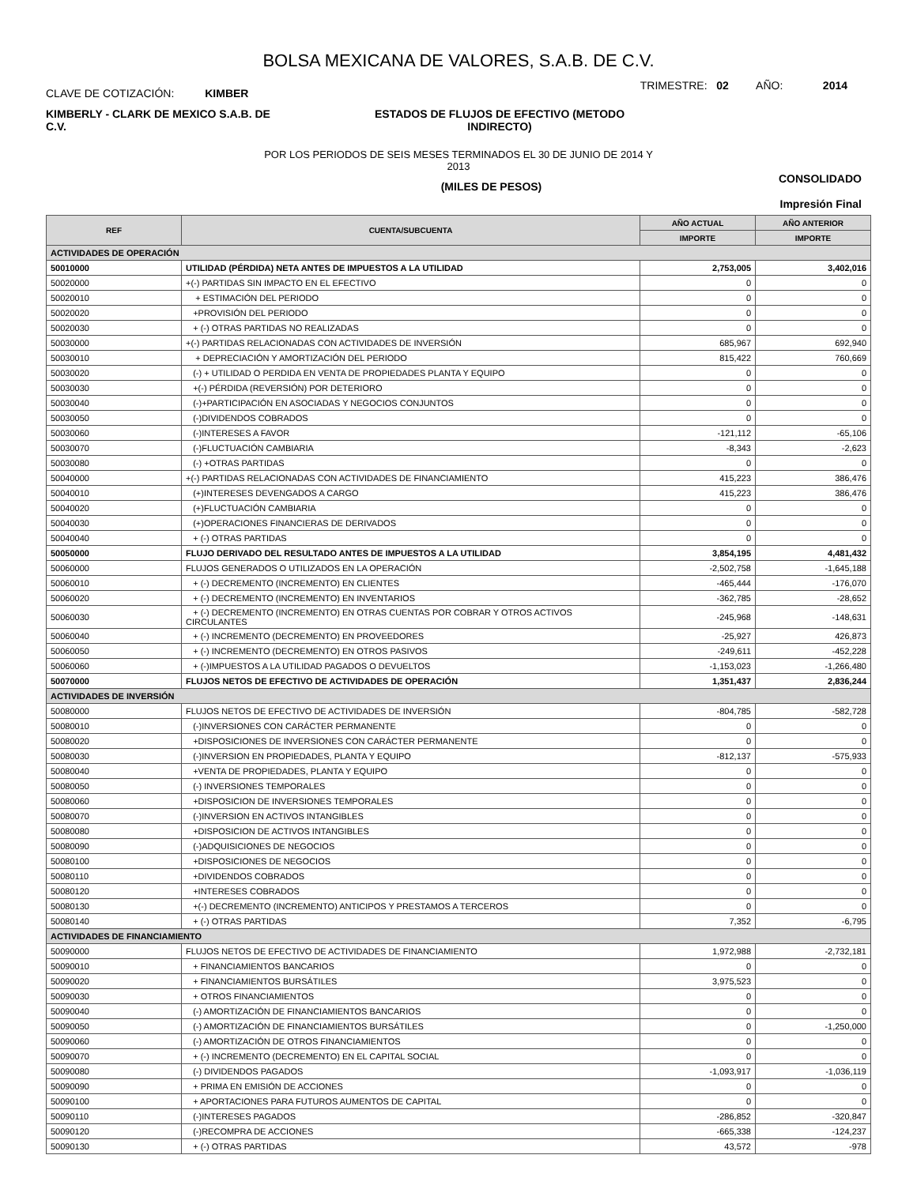BOLSA MEXICANA DE VALORES, S.A.B. DE C.V.
CLAVE DE COTIZACIÓN: KIMBER
TRIMESTRE: 02 AÑO: 2014
KIMBERLY - CLARK DE MEXICO S.A.B. DE C.V.
ESTADOS DE FLUJOS DE EFECTIVO (METODO INDIRECTO)
POR LOS PERIODOS DE SEIS MESES TERMINADOS EL 30 DE JUNIO DE 2014 Y
2013
(MILES DE PESOS)
CONSOLIDADO
Impresión Final
| REF | CUENTA/SUBCUENTA | AÑO ACTUAL | AÑO ANTERIOR |
| --- | --- | --- | --- |
| | | IMPORTE | IMPORTE |
| ACTIVIDADES DE OPERACIÓN | | | |
| 50010000 | UTILIDAD (PÉRDIDA) NETA ANTES DE IMPUESTOS A LA UTILIDAD | 2,753,005 | 3,402,016 |
| 50020000 | +(-) PARTIDAS SIN IMPACTO EN EL EFECTIVO | 0 | 0 |
| 50020010 | + ESTIMACIÓN DEL PERIODO | 0 | 0 |
| 50020020 | +PROVISIÓN DEL PERIODO | 0 | 0 |
| 50020030 | + (-) OTRAS PARTIDAS NO REALIZADAS | 0 | 0 |
| 50030000 | +(-) PARTIDAS RELACIONADAS CON ACTIVIDADES DE INVERSIÓN | 685,967 | 692,940 |
| 50030010 | + DEPRECIACIÓN Y AMORTIZACIÓN DEL PERIODO | 815,422 | 760,669 |
| 50030020 | (-) + UTILIDAD O PERDIDA EN VENTA DE PROPIEDADES PLANTA Y EQUIPO | 0 | 0 |
| 50030030 | +(-) PÉRDIDA (REVERSIÓN) POR DETERIORO | 0 | 0 |
| 50030040 | (-)+PARTICIPACIÓN EN ASOCIADAS Y NEGOCIOS CONJUNTOS | 0 | 0 |
| 50030050 | (-)DIVIDENDOS COBRADOS | 0 | 0 |
| 50030060 | (-)INTERESES A FAVOR | -121,112 | -65,106 |
| 50030070 | (-)FLUCTUACIÓN CAMBIARIA | -8,343 | -2,623 |
| 50030080 | (-) +OTRAS PARTIDAS | 0 | 0 |
| 50040000 | +(-) PARTIDAS RELACIONADAS CON ACTIVIDADES DE FINANCIAMIENTO | 415,223 | 386,476 |
| 50040010 | (+)INTERESES DEVENGADOS A CARGO | 415,223 | 386,476 |
| 50040020 | (+)FLUCTUACIÓN CAMBIARIA | 0 | 0 |
| 50040030 | (+)OPERACIONES FINANCIERAS DE DERIVADOS | 0 | 0 |
| 50040040 | + (-) OTRAS PARTIDAS | 0 | 0 |
| 50050000 | FLUJO DERIVADO DEL RESULTADO ANTES DE IMPUESTOS A LA UTILIDAD | 3,854,195 | 4,481,432 |
| 50060000 | FLUJOS GENERADOS O UTILIZADOS EN LA OPERACIÓN | -2,502,758 | -1,645,188 |
| 50060010 | + (-) DECREMENTO (INCREMENTO) EN CLIENTES | -465,444 | -176,070 |
| 50060020 | + (-) DECREMENTO (INCREMENTO) EN INVENTARIOS | -362,785 | -28,652 |
| 50060030 | + (-) DECREMENTO (INCREMENTO) EN OTRAS CUENTAS POR COBRAR Y OTROS ACTIVOS CIRCULANTES | -245,968 | -148,631 |
| 50060040 | + (-) INCREMENTO (DECREMENTO) EN PROVEEDORES | -25,927 | 426,873 |
| 50060050 | + (-) INCREMENTO (DECREMENTO) EN OTROS PASIVOS | -249,611 | -452,228 |
| 50060060 | + (-)IMPUESTOS A LA UTILIDAD PAGADOS O DEVUELTOS | -1,153,023 | -1,266,480 |
| 50070000 | FLUJOS NETOS DE EFECTIVO DE ACTIVIDADES DE OPERACIÓN | 1,351,437 | 2,836,244 |
| ACTIVIDADES DE INVERSIÓN | | | |
| 50080000 | FLUJOS NETOS DE EFECTIVO DE ACTIVIDADES DE INVERSIÓN | -804,785 | -582,728 |
| 50080010 | (-)INVERSIONES CON CARÁCTER PERMANENTE | 0 | 0 |
| 50080020 | +DISPOSICIONES DE INVERSIONES CON CARÁCTER PERMANENTE | 0 | 0 |
| 50080030 | (-)INVERSION EN PROPIEDADES, PLANTA Y EQUIPO | -812,137 | -575,933 |
| 50080040 | +VENTA DE PROPIEDADES, PLANTA Y EQUIPO | 0 | 0 |
| 50080050 | (-) INVERSIONES TEMPORALES | 0 | 0 |
| 50080060 | +DISPOSICION DE INVERSIONES TEMPORALES | 0 | 0 |
| 50080070 | (-)INVERSION EN ACTIVOS INTANGIBLES | 0 | 0 |
| 50080080 | +DISPOSICION DE ACTIVOS INTANGIBLES | 0 | 0 |
| 50080090 | (-)ADQUISICIONES DE NEGOCIOS | 0 | 0 |
| 50080100 | +DISPOSICIONES DE NEGOCIOS | 0 | 0 |
| 50080110 | +DIVIDENDOS COBRADOS | 0 | 0 |
| 50080120 | +INTERESES COBRADOS | 0 | 0 |
| 50080130 | +(-) DECREMENTO (INCREMENTO) ANTICIPOS Y PRESTAMOS A TERCEROS | 0 | 0 |
| 50080140 | + (-) OTRAS PARTIDAS | 7,352 | -6,795 |
| ACTIVIDADES DE FINANCIAMIENTO | | | |
| 50090000 | FLUJOS NETOS DE EFECTIVO DE ACTIVIDADES DE FINANCIAMIENTO | 1,972,988 | -2,732,181 |
| 50090010 | + FINANCIAMIENTOS BANCARIOS | 0 | 0 |
| 50090020 | + FINANCIAMIENTOS BURSÁTILES | 3,975,523 | 0 |
| 50090030 | + OTROS FINANCIAMIENTOS | 0 | 0 |
| 50090040 | (-) AMORTIZACIÓN DE FINANCIAMIENTOS BANCARIOS | 0 | 0 |
| 50090050 | (-) AMORTIZACIÓN DE FINANCIAMIENTOS BURSÁTILES | 0 | -1,250,000 |
| 50090060 | (-) AMORTIZACIÓN DE OTROS FINANCIAMIENTOS | 0 | 0 |
| 50090070 | + (-) INCREMENTO (DECREMENTO) EN EL CAPITAL SOCIAL | 0 | 0 |
| 50090080 | (-) DIVIDENDOS PAGADOS | -1,093,917 | -1,036,119 |
| 50090090 | + PRIMA EN EMISIÓN DE ACCIONES | 0 | 0 |
| 50090100 | + APORTACIONES PARA FUTUROS AUMENTOS DE CAPITAL | 0 | 0 |
| 50090110 | (-)INTERESES PAGADOS | -286,852 | -320,847 |
| 50090120 | (-)RECOMPRA DE ACCIONES | -665,338 | -124,237 |
| 50090130 | + (-) OTRAS PARTIDAS | 43,572 | -978 |